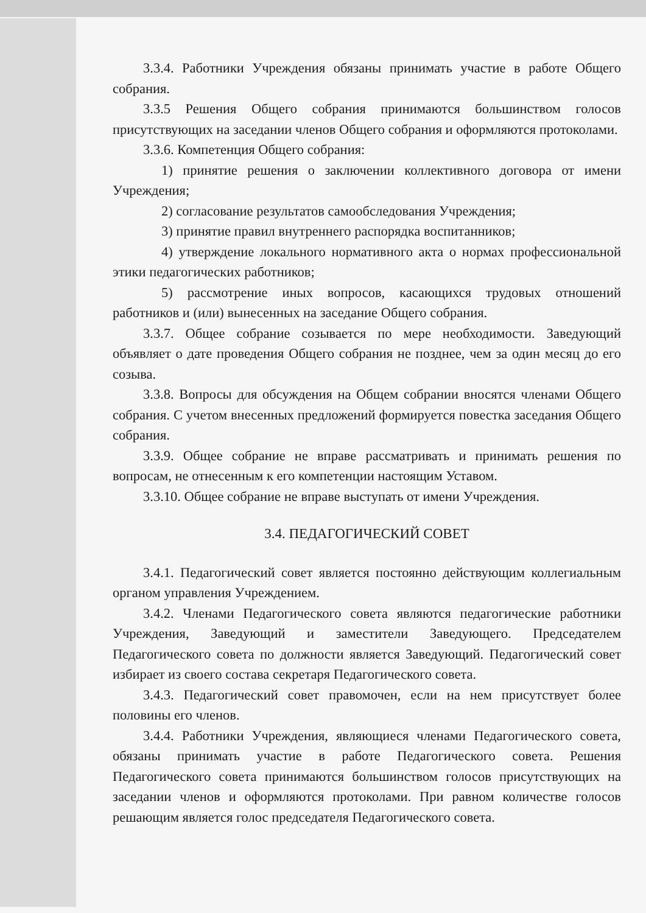3.3.4. Работники Учреждения обязаны принимать участие в работе Общего собрания.
3.3.5 Решения Общего собрания принимаются большинством голосов присутствующих на заседании членов Общего собрания и оформляются протоколами.
3.3.6. Компетенция Общего собрания:
1) принятие решения о заключении коллективного договора от имени Учреждения;
2) согласование результатов самообследования Учреждения;
3) принятие правил внутреннего распорядка воспитанников;
4) утверждение локального нормативного акта о нормах профессиональной этики педагогических работников;
5) рассмотрение иных вопросов, касающихся трудовых отношений работников и (или) вынесенных на заседание Общего собрания.
3.3.7. Общее собрание созывается по мере необходимости. Заведующий объявляет о дате проведения Общего собрания не позднее, чем за один месяц до его созыва.
3.3.8. Вопросы для обсуждения на Общем собрании вносятся членами Общего собрания. С учетом внесенных предложений формируется повестка заседания Общего собрания.
3.3.9. Общее собрание не вправе рассматривать и принимать решения по вопросам, не отнесенным к его компетенции настоящим Уставом.
3.3.10. Общее собрание не вправе выступать от имени Учреждения.
3.4. ПЕДАГОГИЧЕСКИЙ СОВЕТ
3.4.1. Педагогический совет является постоянно действующим коллегиальным органом управления Учреждением.
3.4.2. Членами Педагогического совета являются педагогические работники Учреждения, Заведующий и заместители Заведующего. Председателем Педагогического совета по должности является Заведующий. Педагогический совет избирает из своего состава секретаря Педагогического совета.
3.4.3. Педагогический совет правомочен, если на нем присутствует более половины его членов.
3.4.4. Работники Учреждения, являющиеся членами Педагогического совета, обязаны принимать участие в работе Педагогического совета. Решения Педагогического совета принимаются большинством голосов присутствующих на заседании членов и оформляются протоколами. При равном количестве голосов решающим является голос председателя Педагогического совета.